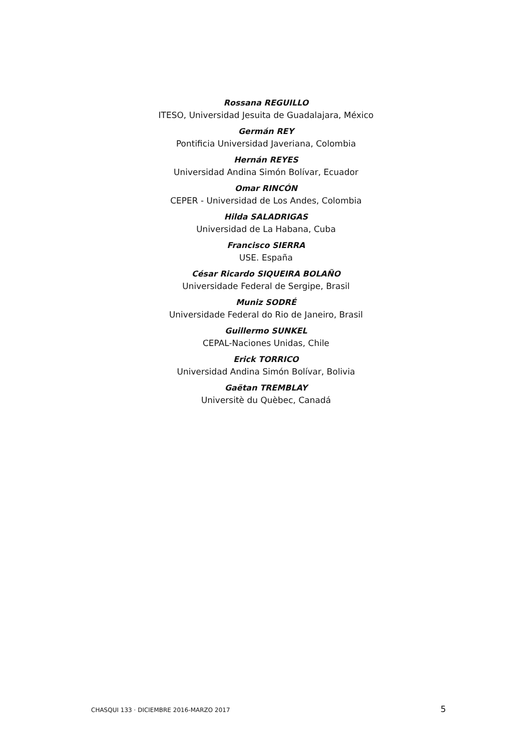Rossana REGUILLO
ITESO, Universidad Jesuita de Guadalajara, México
Germán REY
Pontificia Universidad Javeriana, Colombia
Hernán REYES
Universidad Andina Simón Bolívar, Ecuador
Omar RINCÓN
CEPER - Universidad de Los Andes, Colombia
Hilda SALADRIGAS
Universidad de La Habana, Cuba
Francisco SIERRA
USE. España
César Ricardo SIQUEIRA BOLAÑO
Universidade Federal de Sergipe, Brasil
Muniz SODRÉ
Universidade Federal do Rio de Janeiro, Brasil
Guillermo SUNKEL
CEPAL-Naciones Unidas, Chile
Erick TORRICO
Universidad Andina Simón Bolívar, Bolivia
Gaëtan TREMBLAY
Universitè du Quèbec, Canadá
CHASQUI 133 · DICIEMBRE 2016-MARZO 2017 5